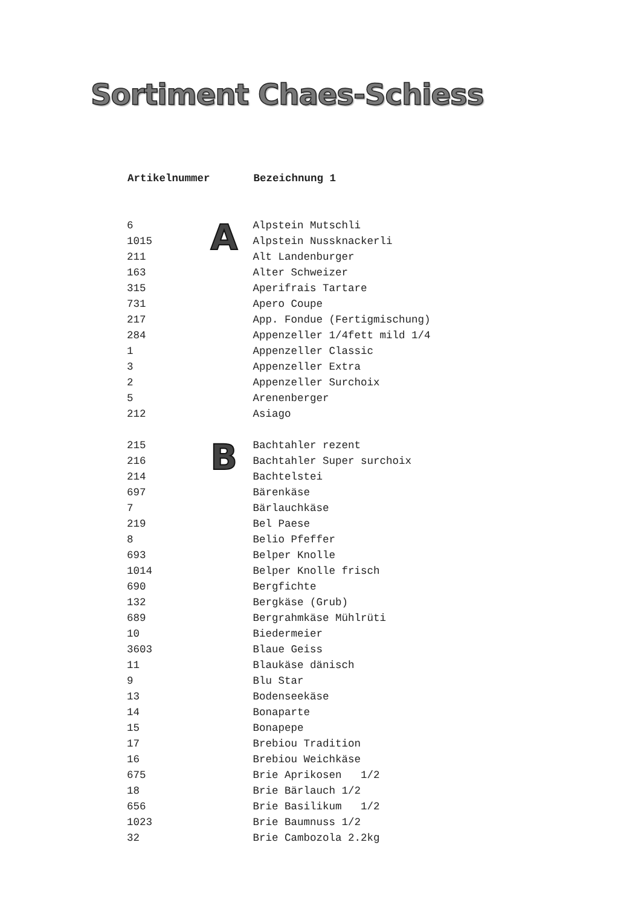Sortiment Chaes-Schiess
| Artikelnummer | | Bezeichnung 1 |
| --- | --- | --- |
| 6 | A | Alpstein Mutschli |
| 1015 | | Alpstein Nussknackerli |
| 211 | | Alt Landenburger |
| 163 | | Alter Schweizer |
| 315 | | Aperifrais Tartare |
| 731 | | Apero Coupe |
| 217 | | App. Fondue (Fertigmischung) |
| 284 | | Appenzeller 1/4fett mild 1/4 |
| 1 | | Appenzeller Classic |
| 3 | | Appenzeller Extra |
| 2 | | Appenzeller Surchoix |
| 5 | | Arenenberger |
| 212 | | Asiago |
| 215 | B | Bachtahler rezent |
| 216 | | Bachtahler Super surchoix |
| 214 | | Bachtelstei |
| 697 | | Bärenkäse |
| 7 | | Bärlauchkäse |
| 219 | | Bel Paese |
| 8 | | Belio Pfeffer |
| 693 | | Belper Knolle |
| 1014 | | Belper Knolle frisch |
| 690 | | Bergfichte |
| 132 | | Bergkäse (Grub) |
| 689 | | Bergrahmkäse Mühlrüti |
| 10 | | Biedermeier |
| 3603 | | Blaue Geiss |
| 11 | | Blaukäse dänisch |
| 9 | | Blu Star |
| 13 | | Bodenseekäse |
| 14 | | Bonaparte |
| 15 | | Bonapepe |
| 17 | | Brebiou Tradition |
| 16 | | Brebiou Weichkäse |
| 675 | | Brie Aprikosen 1/2 |
| 18 | | Brie Bärlauch 1/2 |
| 656 | | Brie Basilikum 1/2 |
| 1023 | | Brie Baumnuss 1/2 |
| 32 | | Brie Cambozola 2.2kg |